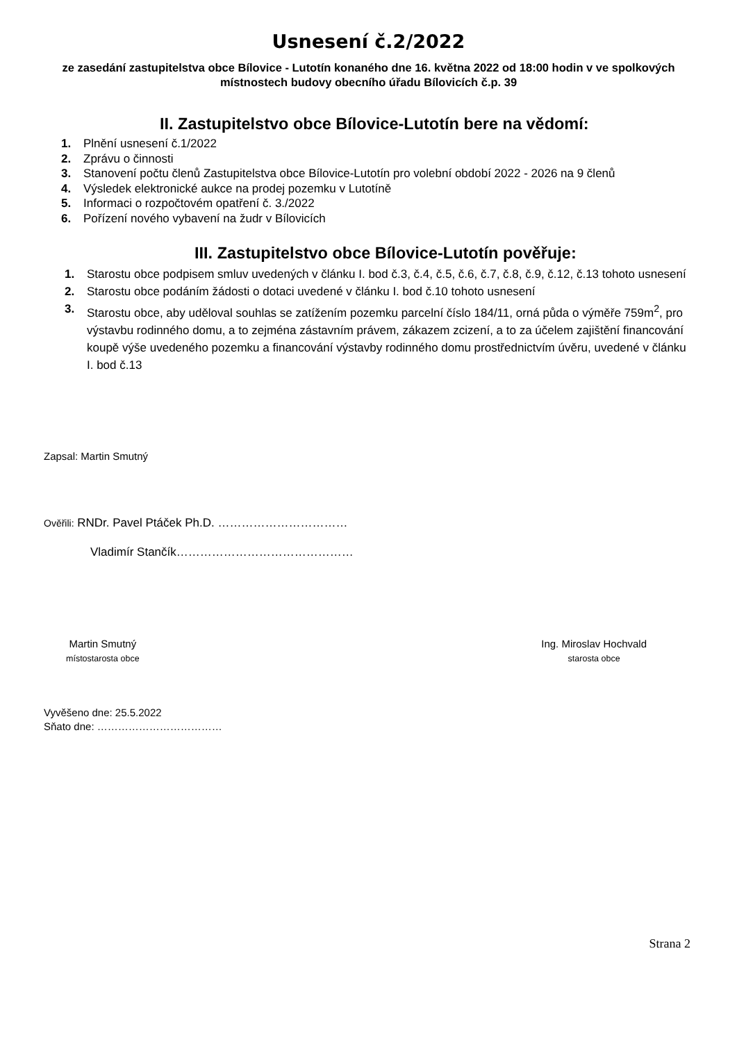Usnesení č.2/2022
ze zasedání zastupitelstva obce Bílovice - Lutotín konaného dne 16. května 2022 od 18:00 hodin v ve spolkových místnostech budovy obecního úřadu Bílovicích č.p. 39
II. Zastupitelstvo obce Bílovice-Lutotín bere na vědomí:
1. Plnění usnesení č.1/2022
2. Zprávu o činnosti
3. Stanovení počtu členů Zastupitelstva obce Bílovice-Lutotín pro volební období 2022 - 2026 na 9 členů
4. Výsledek elektronické aukce na prodej pozemku v Lutotíně
5. Informaci o rozpočtovém opatření č. 3./2022
6. Pořízení nového vybavení na žudr v Bílovicích
III. Zastupitelstvo obce Bílovice-Lutotín pověřuje:
1. Starostu obce podpisem smluv uvedených v článku I. bod č.3, č.4, č.5, č.6, č.7, č.8, č.9, č.12, č.13 tohoto usnesení
2. Starostu obce podáním žádosti o dotaci uvedené v článku I. bod č.10 tohoto usnesení
3. Starostu obce, aby uděloval souhlas se zatížením pozemku parcelní číslo 184/11, orná půda o výměře 759m<sup>2</sup>, pro výstavbu rodinného domu, a to zejména zástavním právem, zákazem zcizení, a to za účelem zajištění financování koupě výše uvedeného pozemku a financování výstavby rodinného domu prostřednictvím úvěru, uvedené v článku I. bod č.13
Zapsal: Martin Smutný
Ověřili: RNDr. Pavel Ptáček Ph.D. ……………………………
Vladimír Stančík………………………………………
Martin Smutný
místostarosta obce
Ing. Miroslav Hochvald
starosta obce
Vyvěšeno dne: 25.5.2022
Sňato dne: ………………………………
Strana 2